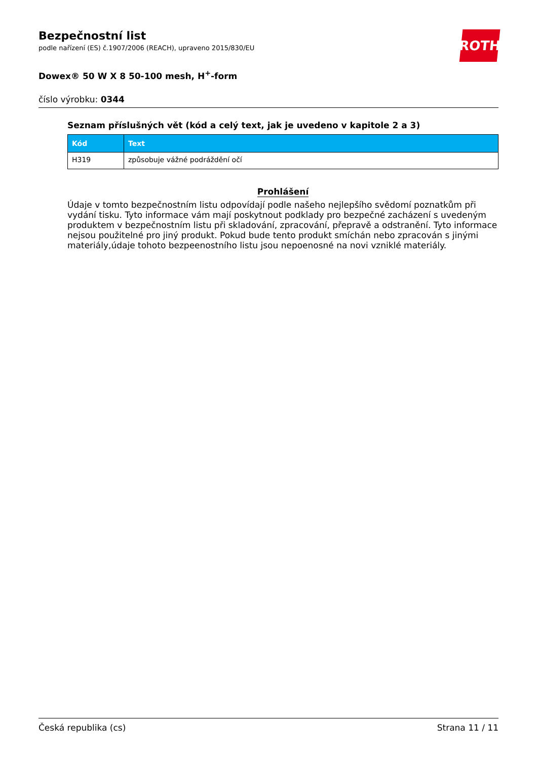ROTH
Bezpečnostní list
podle nařízení (ES) č.1907/2006 (REACH), upraveno 2015/830/EU
Dowex® 50 W X 8 50-100 mesh, H<sup>+</sup>-form
číslo výrobku: 0344
Seznam příslušných vět (kód a celý text, jak je uvedeno v kapitole 2 a 3)
| Kód | Text |
| --- | --- |
| H319 | způsobuje vážné podráždění očí |
Prohlášení
Údaje v tomto bezpečnostním listu odpovídají podle našeho nejlepšího svědomí poznatkům při vydání tisku. Tyto informace vám mají poskytnout podklady pro bezpečné zacházení s uvedeným produktem v bezpečnostním listu při skladování, zpracování, přepravě a odstranění. Tyto informace nejsou použitelné pro jiný produkt. Pokud bude tento produkt smíchán nebo zpracován s jinými materiály,údaje tohoto bezpeenostního listu jsou nepoenosné na novi vzniklé materiály.
Česká republika (cs) Strana 11 / 11